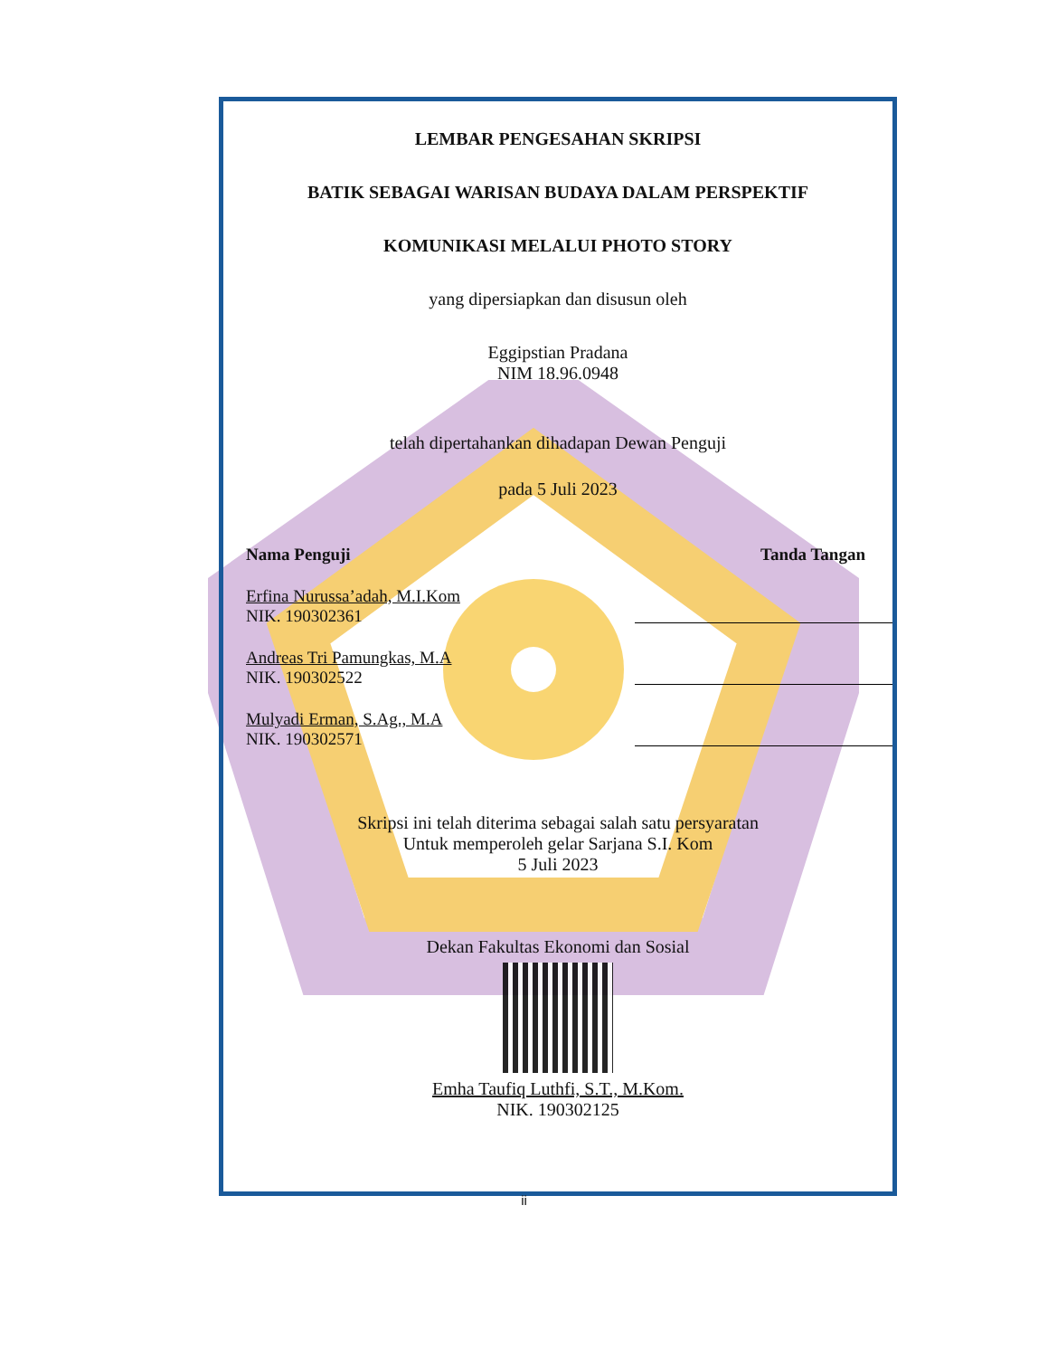LEMBAR PENGESAHAN SKRIPSI
BATIK SEBAGAI WARISAN BUDAYA DALAM PERSPEKTIF
KOMUNIKASI MELALUI PHOTO STORY
yang dipersiapkan dan disusun oleh
Eggipstian Pradana
NIM 18.96.0948
telah dipertahankan dihadapan Dewan Penguji
pada 5 Juli 2023
Nama Penguji Tanda Tangan
Erfina Nurussa’adah, M.I.Kom
NIK. 190302361
Andreas Tri Pamungkas, M.A
NIK. 190302522
Mulyadi Erman, S.Ag., M.A
NIK. 190302571
Skripsi ini telah diterima sebagai salah satu persyaratan
Untuk memperoleh gelar Sarjana S.I. Kom
5 Juli 2023
Dekan Fakultas Ekonomi dan Sosial
Emha Taufiq Luthfi, S.T., M.Kom.
NIK. 190302125
ii